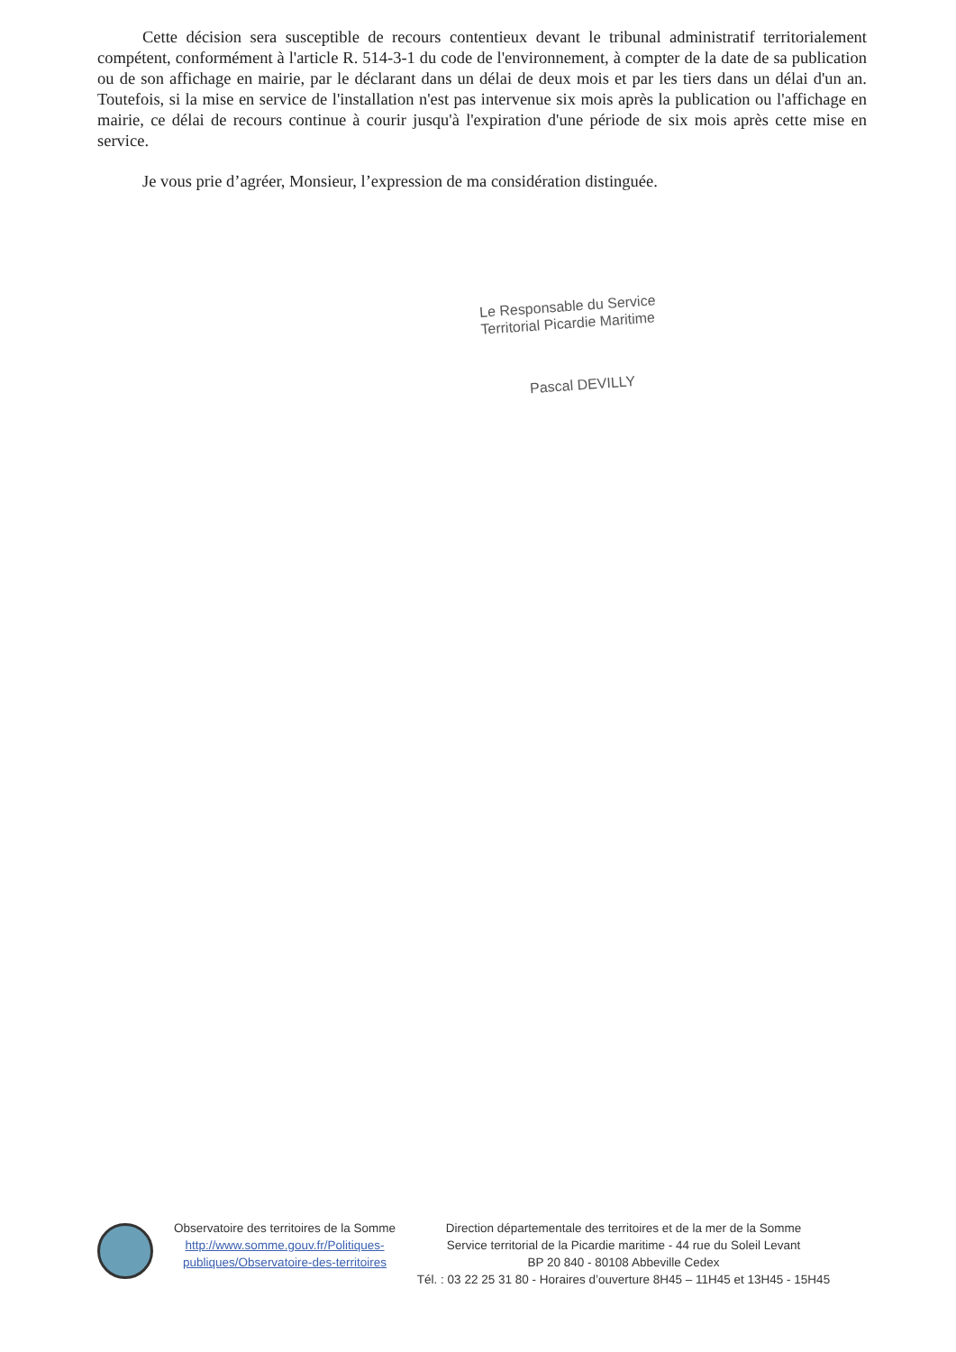Cette décision sera susceptible de recours contentieux devant le tribunal administratif territorialement compétent, conformément à l'article R. 514-3-1 du code de l'environnement, à compter de la date de sa publication ou de son affichage en mairie, par le déclarant dans un délai de deux mois et par les tiers dans un délai d'un an. Toutefois, si la mise en service de l'installation n'est pas intervenue six mois après la publication ou l'affichage en mairie, ce délai de recours continue à courir jusqu'à l'expiration d'une période de six mois après cette mise en service.
Je vous prie d’agréer, Monsieur, l’expression de ma considération distinguée.
Le Responsable du Service
Territorial Picardie Maritime
Pascal DEVILLY
Observatoire des territoires de la Somme
http://www.somme.gouv.fr/Politiques-publiques/Observatoire-des-territoires
Direction départementale des territoires et de la mer de la Somme
Service territorial de la Picardie maritime - 44 rue du Soleil Levant
BP 20 840 - 80108 Abbeville Cedex
Tél. : 03 22 25 31 80 - Horaires d’ouverture 8H45 – 11H45 et 13H45 - 15H45